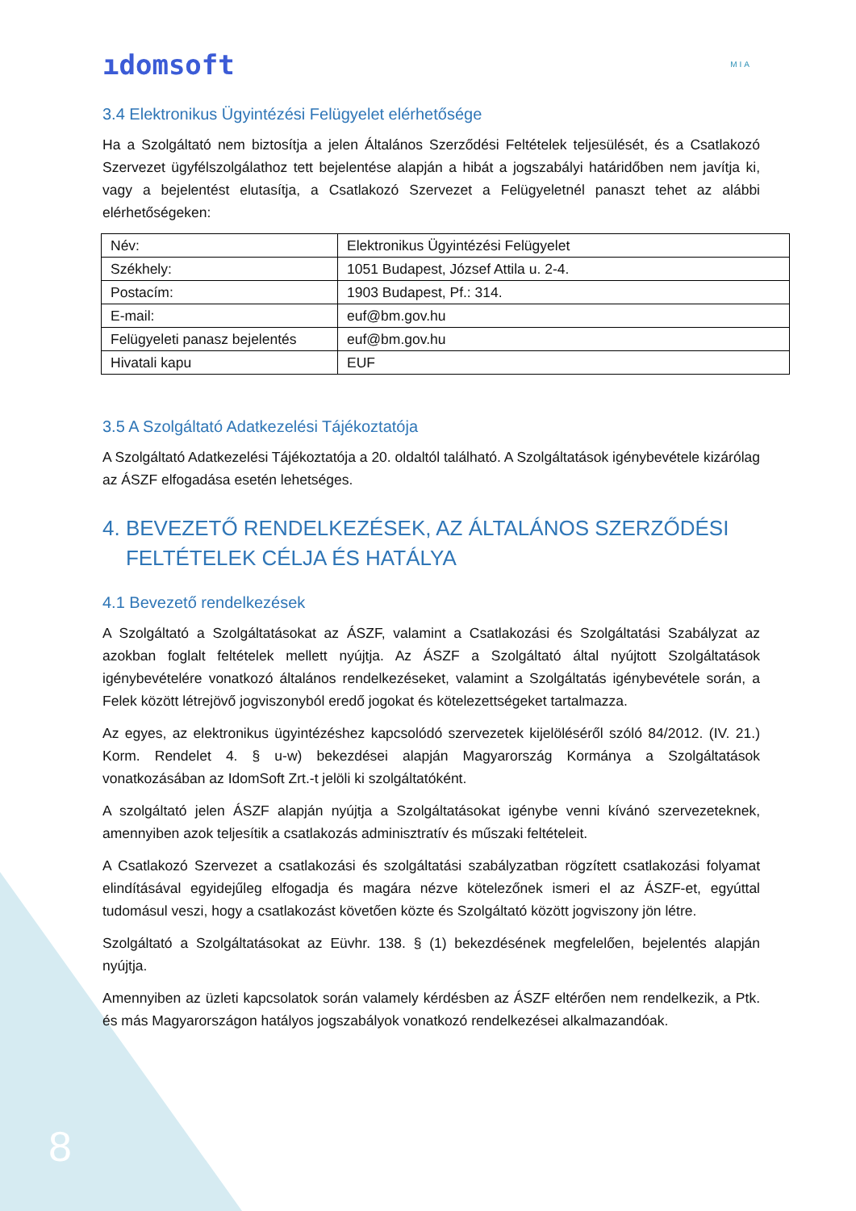ıdomsoft
MIA
3.4 Elektronikus Ügyintézési Felügyelet elérhetősége
Ha a Szolgáltató nem biztosítja a jelen Általános Szerződési Feltételek teljesülését, és a Csatlakozó Szervezet ügyfélszolgálathoz tett bejelentése alapján a hibát a jogszabályi határidőben nem javítja ki, vagy a bejelentést elutasítja, a Csatlakozó Szervezet a Felügyeletnél panaszt tehet az alábbi elérhetőségeken:
| Név: | Elektronikus Ügyintézési Felügyelet |
| Székhely: | 1051 Budapest, József Attila u. 2-4. |
| Postacím: | 1903 Budapest, Pf.: 314. |
| E-mail: | euf@bm.gov.hu |
| Felügyeleti panasz bejelentés | euf@bm.gov.hu |
| Hivatali kapu | EUF |
3.5 A Szolgáltató Adatkezelési Tájékoztatója
A Szolgáltató Adatkezelési Tájékoztatója a 20. oldaltól található. A Szolgáltatások igénybevétele kizárólag az ÁSZF elfogadása esetén lehetséges.
4. BEVEZETŐ RENDELKEZÉSEK, AZ ÁLTALÁNOS SZERZŐDÉSI
FELTÉTELEK CÉLJA ÉS HATÁLYA
4.1 Bevezető rendelkezések
A Szolgáltató a Szolgáltatásokat az ÁSZF, valamint a Csatlakozási és Szolgáltatási Szabályzat az azokban foglalt feltételek mellett nyújtja. Az ÁSZF a Szolgáltató által nyújtott Szolgáltatások igénybevételére vonatkozó általános rendelkezéseket, valamint a Szolgáltatás igénybevétele során, a Felek között létrejövő jogviszonyból eredő jogokat és kötelezettségeket tartalmazza.
Az egyes, az elektronikus ügyintézéshez kapcsolódó szervezetek kijelöléséről szóló 84/2012. (IV. 21.) Korm. Rendelet 4. § u-w) bekezdései alapján Magyarország Kormánya a Szolgáltatások vonatkozásában az IdomSoft Zrt.-t jelöli ki szolgáltatóként.
A szolgáltató jelen ÁSZF alapján nyújtja a Szolgáltatásokat igénybe venni kívánó szervezeteknek, amennyiben azok teljesítik a csatlakozás adminisztratív és műszaki feltételeit.
A Csatlakozó Szervezet a csatlakozási és szolgáltatási szabályzatban rögzített csatlakozási folyamat elindításával egyidejűleg elfogadja és magára nézve kötelezőnek ismeri el az ÁSZF-et, egyúttal tudomásul veszi, hogy a csatlakozást követően közte és Szolgáltató között jogviszony jön létre.
Szolgáltató a Szolgáltatásokat az Eüvhr. 138. § (1) bekezdésének megfelelően, bejelentés alapján nyújtja.
Amennyiben az üzleti kapcsolatok során valamely kérdésben az ÁSZF eltérően nem rendelkezik, a Ptk. és más Magyarországon hatályos jogszabályok vonatkozó rendelkezései alkalmazandóak.
8